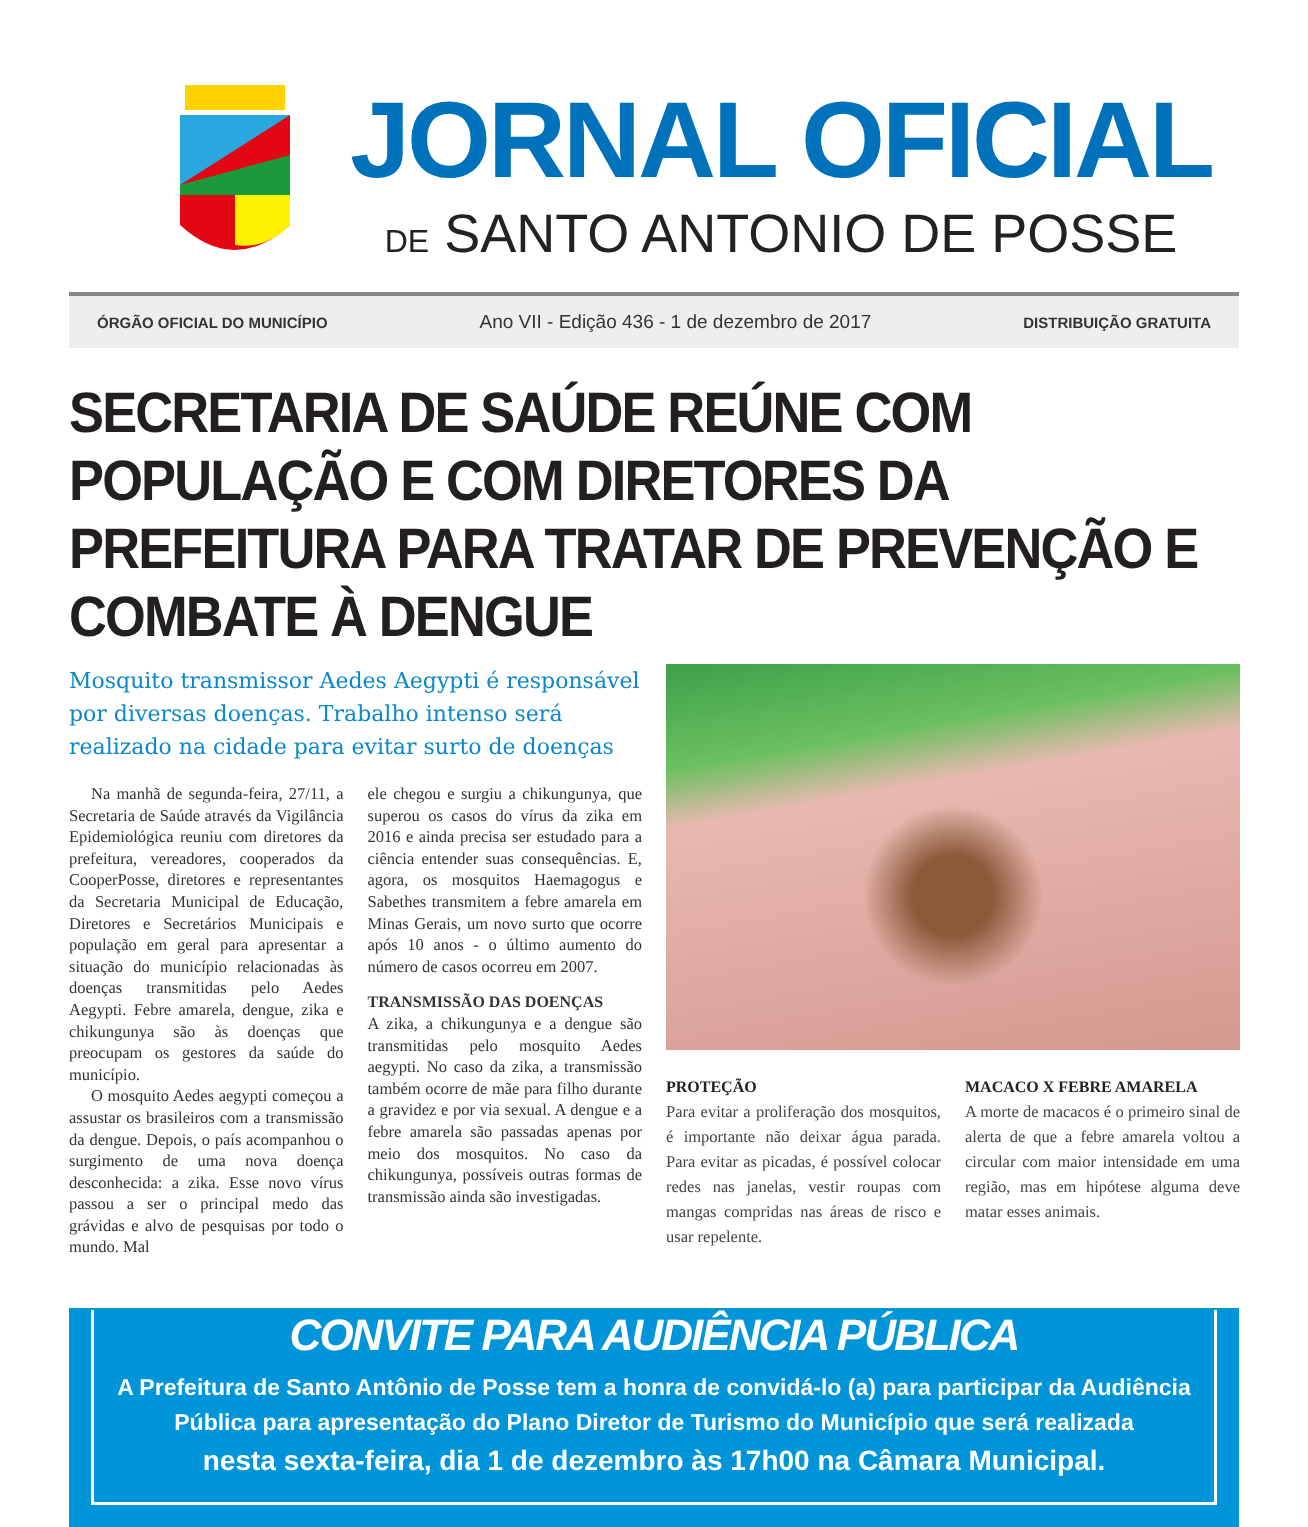JORNAL OFICIAL
DE SANTO ANTONIO DE POSSE
ÓRGÃO OFICIAL DO MUNICÍPIO Ano VII - Edição 436 - 1 de dezembro de 2017 DISTRIBUIÇÃO GRATUITA
SECRETARIA DE SAÚDE REÚNE COM POPULAÇÃO E COM DIRETORES DA PREFEITURA PARA TRATAR DE PREVENÇÃO E COMBATE À DENGUE
Mosquito transmissor Aedes Aegypti é responsável por diversas doenças. Trabalho intenso será realizado na cidade para evitar surto de doenças
Na manhã de segunda-feira, 27/11, a Secretaria de Saúde através da Vigilância Epidemiológica reuniu com diretores da prefeitura, vereadores, cooperados da CooperPosse, diretores e representantes da Secretaria Municipal de Educação, Diretores e Secretários Municipais e população em geral para apresentar a situação do município relacionadas às doenças transmitidas pelo Aedes Aegypti. Febre amarela, dengue, zika e chikungunya são às doenças que preocupam os gestores da saúde do município.
O mosquito Aedes aegypti começou a assustar os brasileiros com a transmissão da dengue. Depois, o país acompanhou o surgimento de uma nova doença desconhecida: a zika. Esse novo vírus passou a ser o principal medo das grávidas e alvo de pesquisas por todo o mundo. Mal
ele chegou e surgiu a chikungunya, que superou os casos do vírus da zika em 2016 e ainda precisa ser estudado para a ciência entender suas consequências. E, agora, os mosquitos Haemagogus e Sabethes transmitem a febre amarela em Minas Gerais, um novo surto que ocorre após 10 anos - o último aumento do número de casos ocorreu em 2007.
TRANSMISSÃO DAS DOENÇAS
A zika, a chikungunya e a dengue são transmitidas pelo mosquito Aedes aegypti. No caso da zika, a transmissão também ocorre de mãe para filho durante a gravidez e por via sexual. A dengue e a febre amarela são passadas apenas por meio dos mosquitos. No caso da chikungunya, possíveis outras formas de transmissão ainda são investigadas.
PROTEÇÃO
Para evitar a proliferação dos mosquitos, é importante não deixar água parada. Para evitar as picadas, é possível colocar redes nas janelas, vestir roupas com mangas compridas nas áreas de risco e usar repelente.
MACACO X FEBRE AMARELA
A morte de macacos é o primeiro sinal de alerta de que a febre amarela voltou a circular com maior intensidade em uma região, mas em hipótese alguma deve matar esses animais.
CONVITE PARA AUDIÊNCIA PÚBLICA
A Prefeitura de Santo Antônio de Posse tem a honra de convidá-lo (a) para participar da Audiência Pública para apresentação do Plano Diretor de Turismo do Município que será realizada
nesta sexta-feira, dia 1 de dezembro às 17h00 na Câmara Municipal.